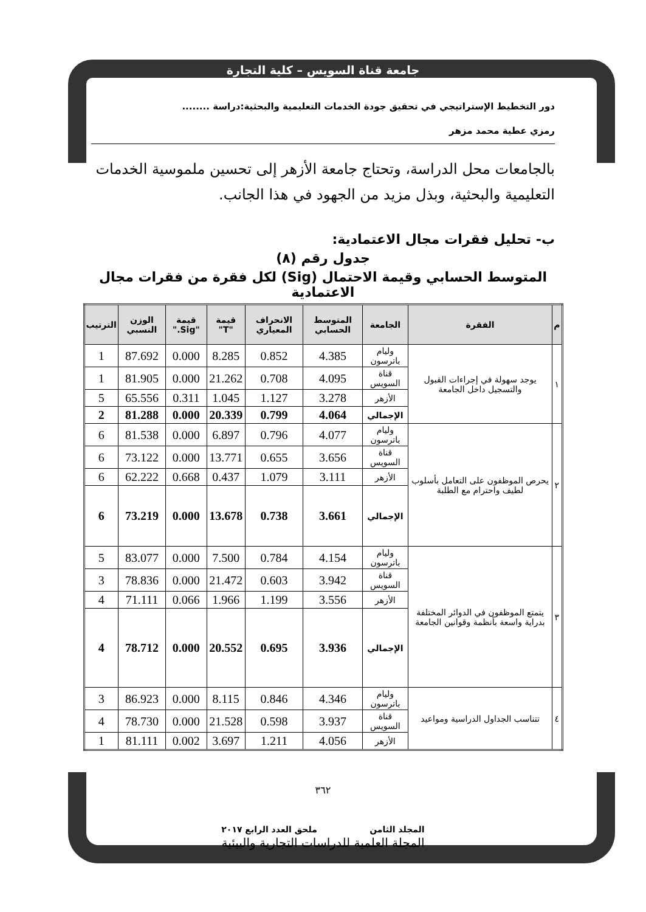جامعة قناة السويس – كلية التجارة
دور التخطيط الإستراتيجي في تحقيق جودة الخدمات التعليمية والبحثية:دراسة ........
رمزي عطية محمد مزهر
بالجامعات محل الدراسة، وتحتاج جامعة الأزهر إلى تحسين ملموسية الخدمات التعليمية والبحثية، وبذل مزيد من الجهود في هذا الجانب.
ب- تحليل فقرات مجال الاعتمادية:
جدول رقم (٨)
المتوسط الحسابي وقيمة الاحتمال (Sig) لكل فقرة من فقرات مجال الاعتمادية
| م | الفقرة | الجامعة | المتوسط الحسابي | الانحراف المعياري | قيمة "T" | قيمة "Sig." | الوزن النسبي | الترتيب |
| --- | --- | --- | --- | --- | --- | --- | --- | --- |
| ١ | يوجد سهولة في إجراءات القبول والتسجيل داخل الجامعة | وليام باترسون | 4.385 | 0.852 | 8.285 | 0.000 | 87.692 | 1 |
| | | قناة السويس | 4.095 | 0.708 | 21.262 | 0.000 | 81.905 | 1 |
| | | الأزهر | 3.278 | 1.127 | 1.045 | 0.311 | 65.556 | 5 |
| | | الإجمالي | 4.064 | 0.799 | 20.339 | 0.000 | 81.288 | 2 |
| ٢ | يحرص الموظفون على التعامل بأسلوب لطيف واحترام مع الطلبة | وليام باترسون | 4.077 | 0.796 | 6.897 | 0.000 | 81.538 | 6 |
| | | قناة السويس | 3.656 | 0.655 | 13.771 | 0.000 | 73.122 | 6 |
| | | الأزهر | 3.111 | 1.079 | 0.437 | 0.668 | 62.222 | 6 |
| | | الإجمالي | 3.661 | 0.738 | 13.678 | 0.000 | 73.219 | 6 |
| ٣ | يتمتع الموظفون في الدوائر المختلفة بدراية واسعة بأنظمة وقوانين الجامعة | وليام باترسون | 4.154 | 0.784 | 7.500 | 0.000 | 83.077 | 5 |
| | | قناة السويس | 3.942 | 0.603 | 21.472 | 0.000 | 78.836 | 3 |
| | | الأزهر | 3.556 | 1.199 | 1.966 | 0.066 | 71.111 | 4 |
| | | الإجمالي | 3.936 | 0.695 | 20.552 | 0.000 | 78.712 | 4 |
| ٤ | تتناسب الجداول الدراسية ومواعيد | وليام باترسون | 4.346 | 0.846 | 8.115 | 0.000 | 86.923 | 3 |
| | | قناة السويس | 3.937 | 0.598 | 21.528 | 0.000 | 78.730 | 4 |
| | | الأزهر | 4.056 | 1.211 | 3.697 | 0.002 | 81.111 | 1 |
٣٦٢
المجلد الثامن ملحق العدد الرابع ٢٠١٧
المجلة العلمية للدراسات التجارية والبيئية